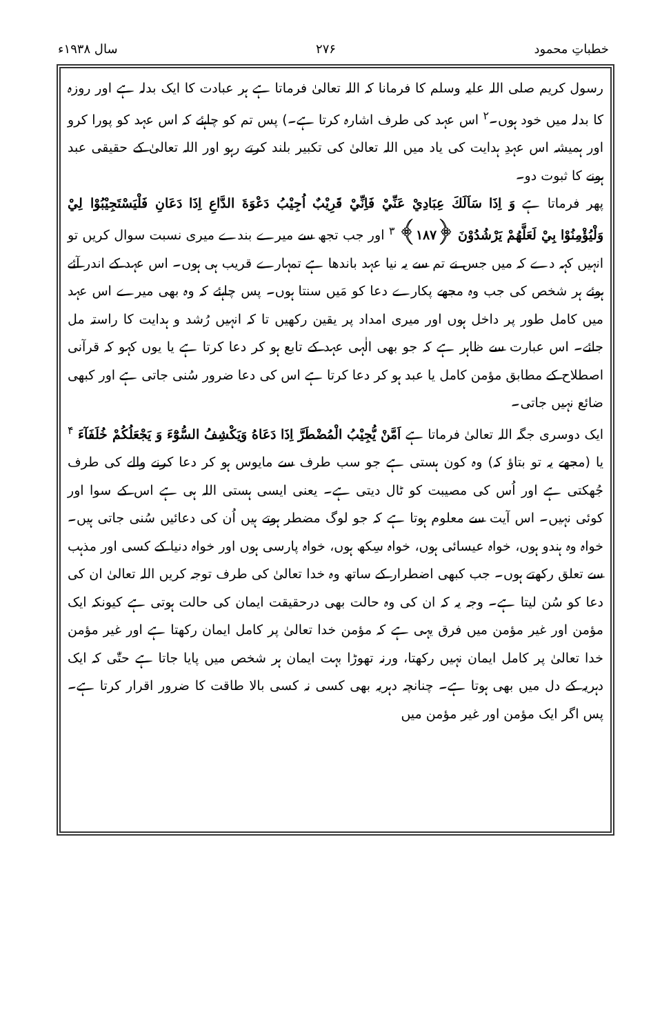خطباتِ محمود ۲۷۶ سال ۱۹۳۸ء
رسول کریم صلی اللہ علیہ وسلم کا فرمانا کہ اللہ تعالیٰ فرماتا ہے ہر عبادت کا ایک بدلہ ہے اور روزہ کا بدلہ میں خود ہوں۔<sup>۲</sup> اس عہد کی طرف اشارہ کرتا ہے۔) پس تم کو چاہئے کہ اس عہد کو پورا کرو اور ہمیشہ اس عہدِ ہدایت کی یاد میں اللہ تعالیٰ کی تکبیر بلند کرتے رہو اور اللہ تعالیٰ کے حقیقی عبد ہونے کا ثبوت دو۔
پھر فرماتا ہے وَ اِذَا سَاَلَكَ عِبَادِيْ عَنِّيْ فَاِنِّيْ قَرِيْبٌ اُجِيْبُ دَعْوَةَ الدَّاعِ اِذَا دَعَانِ فَلْيَسْتَجِيْبُوْا لِيْ وَلْيُؤْمِنُوْا بِيْ لَعَلَّهُمْ يَرْشُدُوْنَ ﴿۱۸۷﴾ <sup>۳</sup> اور جب تجھ سے میرے بندے میری نسبت سوال کریں تو انہیں کہہ دے کہ میں جس نے تم سے یہ نیا عہد باندھا ہے تمہارے قریب ہی ہوں۔ اس عہد کے اندر آئے ہوئے ہر شخص کی جب وہ مجھے پکارے دعا کو مَیں سنتا ہوں۔ پس چاہئے کہ وہ بھی میرے اس عہد میں کامل طور پر داخل ہوں اور میری امداد پر یقین رکھیں تا کہ انہیں رُشد و ہدایت کا راستہ مل جائے۔ اس عبارت سے ظاہر ہے کہ جو بھی الٰہی عہد کے تابع ہو کر دعا کرتا ہے یا یوں کہو کہ قرآنی اصطلاح کے مطابق مؤمن کامل یا عبد ہو کر دعا کرتا ہے اس کی دعا ضرور سُنی جاتی ہے اور کبھی ضائع نہیں جاتی۔
ایک دوسری جگہ اللہ تعالیٰ فرماتا ہے اَمَّنْ يُّجِيْبُ الْمُضْطَرَّ اِذَا دَعَاهُ وَيَكْشِفُ السُّوْٓءَ وَ يَجْعَلُكُمْ خُلَفَآءَ <sup>۴</sup> یا (مجھے یہ تو بتاؤ کہ) وہ کون ہستی ہے جو سب طرف سے مایوس ہو کر دعا کرنے والے کی طرف جُھکتی ہے اور اُس کی مصیبت کو ٹال دیتی ہے۔ یعنی ایسی ہستی اللہ ہی ہے اس کے سوا اور کوئی نہیں۔ اس آیت سے معلوم ہوتا ہے کہ جو لوگ مضطر ہوتے ہیں اُن کی دعائیں سُنی جاتی ہیں۔ خواہ وہ ہندو ہوں، خواہ عیسائی ہوں، خواہ سِکھ ہوں، خواہ پارسی ہوں اور خواہ دنیا کے کسی اور مذہب سے تعلق رکھتے ہوں۔ جب کبھی اضطرار کے ساتھ وہ خدا تعالیٰ کی طرف توجہ کریں اللہ تعالیٰ ان کی دعا کو سُن لیتا ہے۔ وجہ یہ کہ ان کی وہ حالت بھی درحقیقت ایمان کی حالت ہوتی ہے کیونکہ ایک مؤمن اور غیر مؤمن میں فرق یہی ہے کہ مؤمن خدا تعالیٰ پر کامل ایمان رکھتا ہے اور غیر مؤمن خدا تعالیٰ پر کامل ایمان نہیں رکھتا، ورنہ تھوڑا بہت ایمان ہر شخص میں پایا جاتا ہے حتّٰی کہ ایک دہریہ کے دل میں بھی ہوتا ہے۔ چنانچہ دہریہ بھی کسی نہ کسی بالا طاقت کا ضرور اقرار کرتا ہے۔ پس اگر ایک مؤمن اور غیر مؤمن میں